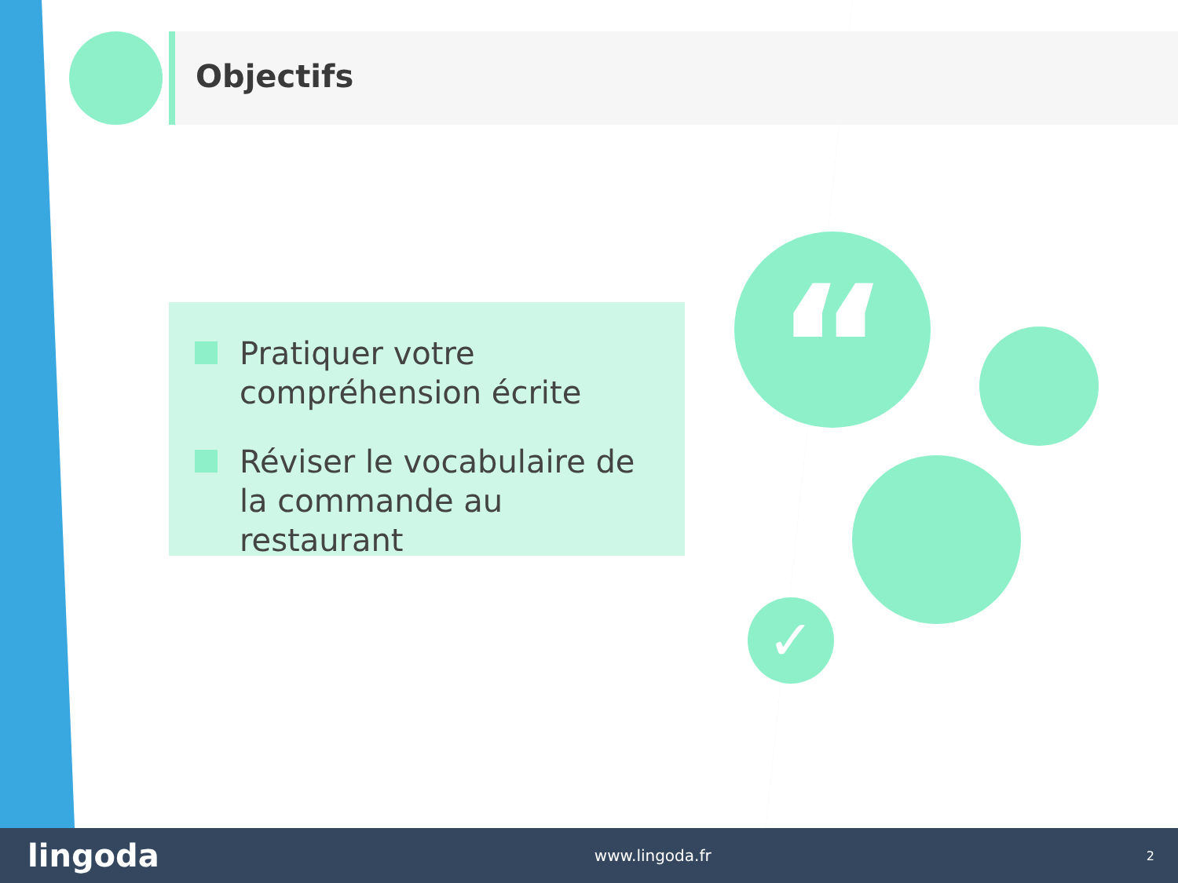Objectifs
Pratiquer votre compréhension écrite
Réviser le vocabulaire de la commande au restaurant
“
✓
lingoda www.lingoda.fr 2